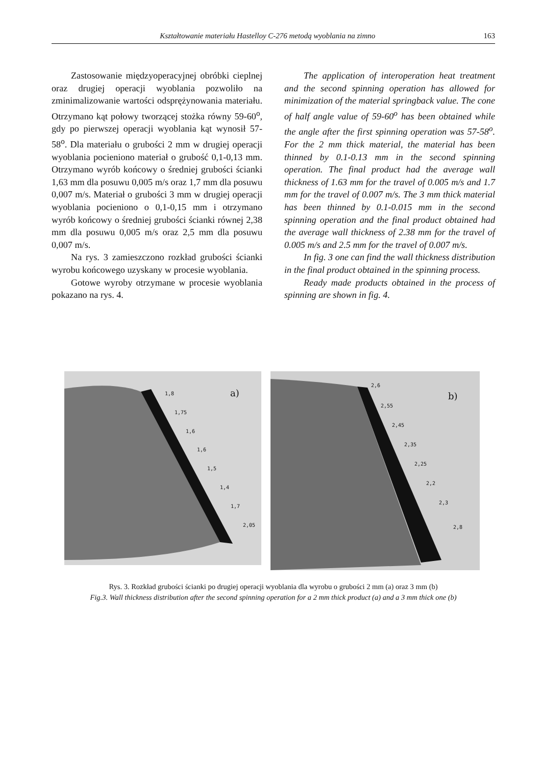Kształtowanie materiału Hastelloy C-276 metodą wyoblania na zimno 163
Zastosowanie międzyoperacyjnej obróbki cieplnej oraz drugiej operacji wyoblania pozwoliło na zminimalizowanie wartości odsprężynowania materiału. Otrzymano kąt połowy tworzącej stożka równy 59-60<sup>o</sup>, gdy po pierwszej operacji wyoblania kąt wynosił 57-58<sup>o</sup>. Dla materiału o grubości 2 mm w drugiej operacji wyoblania pocieniono materiał o grubość 0,1-0,13 mm. Otrzymano wyrób końcowy o średniej grubości ścianki 1,63 mm dla posuwu 0,005 m/s oraz 1,7 mm dla posuwu 0,007 m/s. Materiał o grubości 3 mm w drugiej operacji wyoblania pocieniono o 0,1-0,15 mm i otrzymano wyrób końcowy o średniej grubości ścianki równej 2,38 mm dla posuwu 0,005 m/s oraz 2,5 mm dla posuwu 0,007 m/s.
Na rys. 3 zamieszczono rozkład grubości ścianki wyrobu końcowego uzyskany w procesie wyoblania.
Gotowe wyroby otrzymane w procesie wyoblania pokazano na rys. 4.
The application of interoperation heat treatment and the second spinning operation has allowed for minimization of the material springback value. The cone of half angle value of 59-60<sup>o</sup> has been obtained while the angle after the first spinning operation was 57-58<sup>o</sup>. For the 2 mm thick material, the material has been thinned by 0.1-0.13 mm in the second spinning operation. The final product had the average wall thickness of 1.63 mm for the travel of 0.005 m/s and 1.7 mm for the travel of 0.007 m/s. The 3 mm thick material has been thinned by 0.1-0.015 mm in the second spinning operation and the final product obtained had the average wall thickness of 2.38 mm for the travel of 0.005 m/s and 2.5 mm for the travel of 0.007 m/s.
In fig. 3 one can find the wall thickness distribution in the final product obtained in the spinning process.
Ready made products obtained in the process of spinning are shown in fig. 4.
1,8
1,75
1,6
1,6
1,5
1,4
1,7
2,05
a)
2,6
2,55
2,45
2,35
2,25
2,2
2,3
2,8
b)
Rys. 3. Rozkład grubości ścianki po drugiej operacji wyoblania dla wyrobu o grubości 2 mm (a) oraz 3 mm (b)
Fig.3. Wall thickness distribution after the second spinning operation for a 2 mm thick product (a) and a 3 mm thick one (b)